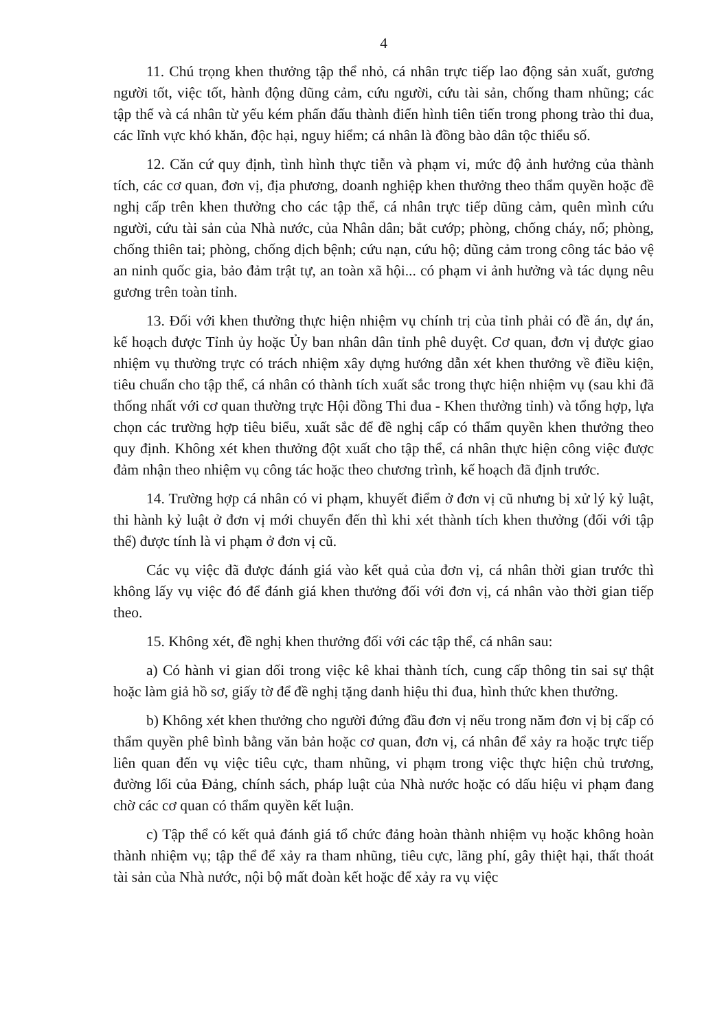4
11. Chú trọng khen thưởng tập thể nhỏ, cá nhân trực tiếp lao động sản xuất, gương người tốt, việc tốt, hành động dũng cảm, cứu người, cứu tài sản, chống tham nhũng; các tập thể và cá nhân từ yếu kém phấn đấu thành điển hình tiên tiến trong phong trào thi đua, các lĩnh vực khó khăn, độc hại, nguy hiểm; cá nhân là đồng bào dân tộc thiểu số.
12. Căn cứ quy định, tình hình thực tiễn và phạm vi, mức độ ảnh hưởng của thành tích, các cơ quan, đơn vị, địa phương, doanh nghiệp khen thưởng theo thẩm quyền hoặc đề nghị cấp trên khen thưởng cho các tập thể, cá nhân trực tiếp dũng cảm, quên mình cứu người, cứu tài sản của Nhà nước, của Nhân dân; bắt cướp; phòng, chống cháy, nổ; phòng, chống thiên tai; phòng, chống dịch bệnh; cứu nạn, cứu hộ; dũng cảm trong công tác bảo vệ an ninh quốc gia, bảo đảm trật tự, an toàn xã hội... có phạm vi ảnh hưởng và tác dụng nêu gương trên toàn tỉnh.
13. Đối với khen thưởng thực hiện nhiệm vụ chính trị của tỉnh phải có đề án, dự án, kế hoạch được Tỉnh ủy hoặc Ủy ban nhân dân tỉnh phê duyệt. Cơ quan, đơn vị được giao nhiệm vụ thường trực có trách nhiệm xây dựng hướng dẫn xét khen thưởng về điều kiện, tiêu chuẩn cho tập thể, cá nhân có thành tích xuất sắc trong thực hiện nhiệm vụ (sau khi đã thống nhất với cơ quan thường trực Hội đồng Thi đua - Khen thưởng tỉnh) và tổng hợp, lựa chọn các trường hợp tiêu biểu, xuất sắc để đề nghị cấp có thẩm quyền khen thưởng theo quy định. Không xét khen thưởng đột xuất cho tập thể, cá nhân thực hiện công việc được đảm nhận theo nhiệm vụ công tác hoặc theo chương trình, kế hoạch đã định trước.
14. Trường hợp cá nhân có vi phạm, khuyết điểm ở đơn vị cũ nhưng bị xử lý kỷ luật, thi hành kỷ luật ở đơn vị mới chuyển đến thì khi xét thành tích khen thưởng (đối với tập thể) được tính là vi phạm ở đơn vị cũ.
Các vụ việc đã được đánh giá vào kết quả của đơn vị, cá nhân thời gian trước thì không lấy vụ việc đó để đánh giá khen thưởng đối với đơn vị, cá nhân vào thời gian tiếp theo.
15. Không xét, đề nghị khen thưởng đối với các tập thể, cá nhân sau:
a) Có hành vi gian dối trong việc kê khai thành tích, cung cấp thông tin sai sự thật hoặc làm giả hồ sơ, giấy tờ để đề nghị tặng danh hiệu thi đua, hình thức khen thưởng.
b) Không xét khen thưởng cho người đứng đầu đơn vị nếu trong năm đơn vị bị cấp có thẩm quyền phê bình bằng văn bản hoặc cơ quan, đơn vị, cá nhân để xảy ra hoặc trực tiếp liên quan đến vụ việc tiêu cực, tham nhũng, vi phạm trong việc thực hiện chủ trương, đường lối của Đảng, chính sách, pháp luật của Nhà nước hoặc có dấu hiệu vi phạm đang chờ các cơ quan có thẩm quyền kết luận.
c) Tập thể có kết quả đánh giá tổ chức đảng hoàn thành nhiệm vụ hoặc không hoàn thành nhiệm vụ; tập thể để xảy ra tham nhũng, tiêu cực, lãng phí, gây thiệt hại, thất thoát tài sản của Nhà nước, nội bộ mất đoàn kết hoặc để xảy ra vụ việc